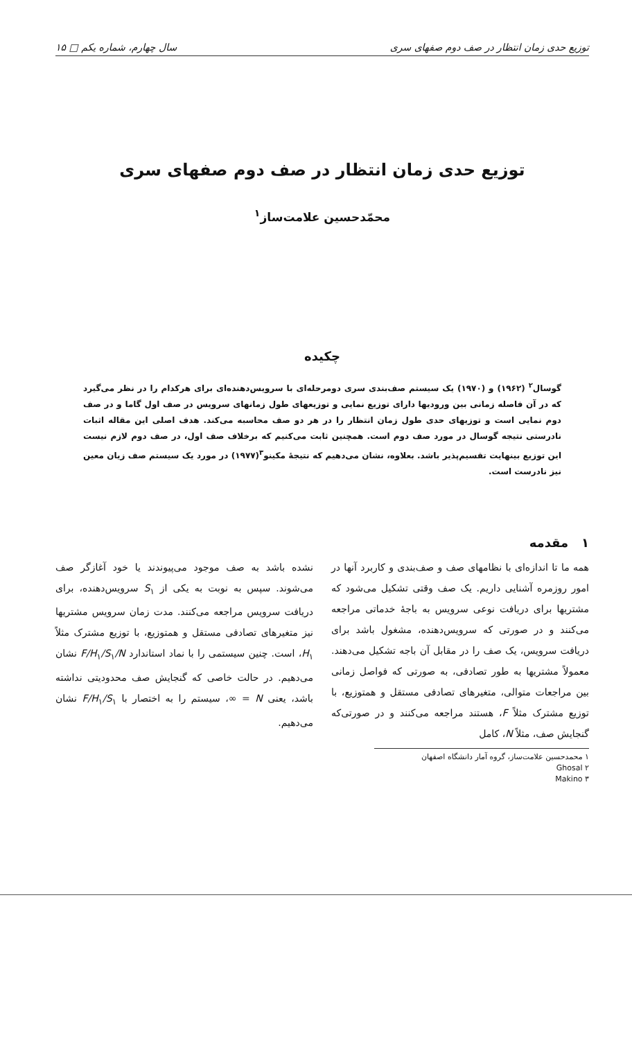توزیع حدی زمان انتظار در صف دوم صفهای سری سال چهارم، شماره یکم □ ۱۵
توزیع حدی زمان انتظار در صف دوم صفهای سری
محمّدحسین علامت‌ساز<sup>۱</sup>
چکیده
گوسال<sup>۲</sup> (۱۹۶۲) و (۱۹۷۰) یک سیستم صف‌بندی سری دومرحله‌ای با سرویس‌دهنده‌ای برای هرکدام را در نظر می‌گیرد که در آن فاصله زمانی بین ورودیها دارای توزیع نمایی و توزیعهای طول زمانهای سرویس در صف اول گاما و در صف دوم نمایی است و توزیهای حدی طول زمان انتظار را در هر دو صف محاسبه می‌کند. هدف اصلی این مقاله اثبات نادرستی نتیجه گوسال در مورد صف دوم است. همچنین ثابت می‌کنیم که برخلاف صف اول، در صف دوم لازم نیست این توزیع بینهایت تقسیم‌پذیر باشد. بعلاوه، نشان می‌دهیم که نتیجهٔ مکینو<sup>۳</sup>(۱۹۷۷) در مورد یک سیستم صف زیان معین نیز نادرست است.
۱ مقدمه
همه ما تا اندازه‌ای با نظامهای صف و صف‌بندی و کاربرد آنها در امور روزمره آشنایی داریم. یک صف وقتی تشکیل می‌شود که مشتریها برای دریافت نوعی سرویس به باجهٔ خدماتی مراجعه می‌کنند و در صورتی که سرویس‌دهنده، مشغول باشد برای دریافت سرویس، یک صف را در مقابل آن باجه تشکیل می‌دهند. معمولاً مشتریها به طور تصادفی، به صورتی که فواصل زمانی بین مراجعات متوالی، متغیرهای تصادفی مستقل و همتوزیع، با توزیع مشترک مثلاً F، هستند مراجعه می‌کنند و در صورتی‌که گنجایش صف، مثلاً N، کامل
۱ محمدحسین علامت‌ساز، گروه آمار دانشگاه اصفهان
۲ Ghosal
۳ Makino
نشده باشد به صف موجود می‌پیوندند یا خود آغازگر صف می‌شوند. سپس به نوبت به یکی از S<sub>۱</sub> سرویس‌دهنده، برای دریافت سرویس مراجعه می‌کنند. مدت زمان سرویس مشتریها نیز متغیرهای تصادفی مستقل و همتوزیع، با توزیع مشترک مثلاً H<sub>۱</sub>، است. چنین سیستمی را با نماد استاندارد F/H<sub>۱</sub>/S<sub>۱</sub>/N نشان می‌دهیم. در حالت خاصی که گنجایش صف محدودیتی نداشته باشد، یعنی N = ∞، سیستم را به اختصار با F/H<sub>۱</sub>/S<sub>۱</sub> نشان می‌دهیم.